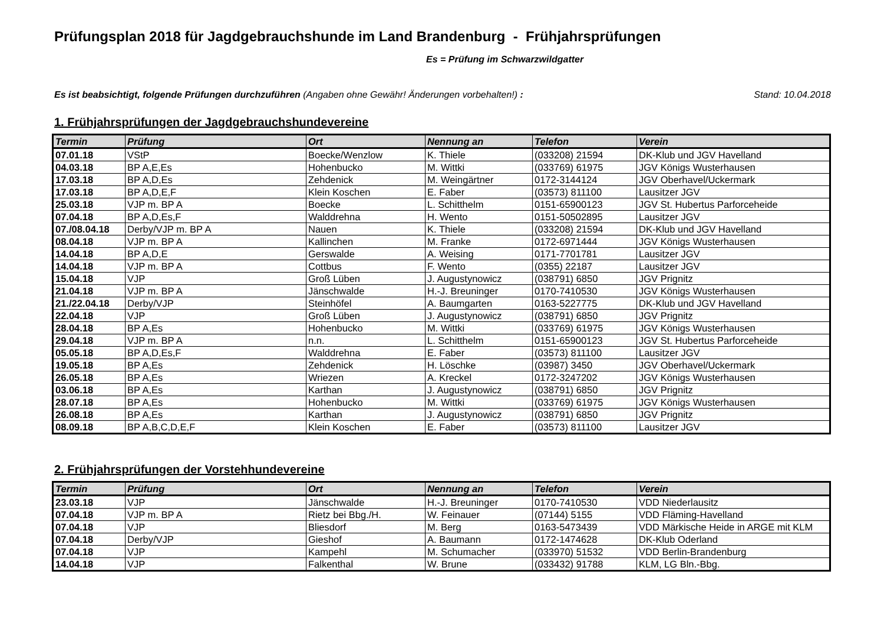Prüfungsplan 2018 für Jagdgebrauchshunde im Land Brandenburg - Frühjahrsprüfungen
Es = Prüfung im Schwarzwildgatter
Es ist beabsichtigt, folgende Prüfungen durchzuführen (Angaben ohne Gewähr! Änderungen vorbehalten!) : Stand: 10.04.2018
1. Frühjahrsprüfungen der Jagdgebrauchshundevereine
| Termin | Prüfung | Ort | Nennung an | Telefon | Verein |
| --- | --- | --- | --- | --- | --- |
| 07.01.18 | VStP | Boecke/Wenzlow | K. Thiele | (033208) 21594 | DK-Klub und JGV Havelland |
| 04.03.18 | BP A,E,Es | Hohenbucko | M. Wittki | (033769) 61975 | JGV Königs Wusterhausen |
| 17.03.18 | BP A,D,Es | Zehdenick | M. Weingärtner | 0172-3144124 | JGV Oberhavel/Uckermark |
| 17.03.18 | BP A,D,E,F | Klein Koschen | E. Faber | (03573) 811100 | Lausitzer JGV |
| 25.03.18 | VJP m. BP A | Boecke | L. Schitthelm | 0151-65900123 | JGV St. Hubertus Parforceheide |
| 07.04.18 | BP A,D,Es,F | Walddrehna | H. Wento | 0151-50502895 | Lausitzer JGV |
| 07./08.04.18 | Derby/VJP m. BP A | Nauen | K. Thiele | (033208) 21594 | DK-Klub und JGV Havelland |
| 08.04.18 | VJP m. BP A | Kallinchen | M. Franke | 0172-6971444 | JGV Königs Wusterhausen |
| 14.04.18 | BP A,D,E | Gerswalde | A. Weising | 0171-7701781 | Lausitzer JGV |
| 14.04.18 | VJP m. BP A | Cottbus | F. Wento | (0355) 22187 | Lausitzer JGV |
| 15.04.18 | VJP | Groß Lüben | J. Augustynowicz | (038791) 6850 | JGV Prignitz |
| 21.04.18 | VJP m. BP A | Jänschwalde | H.-J. Breuninger | 0170-7410530 | JGV Königs Wusterhausen |
| 21./22.04.18 | Derby/VJP | Steinhöfel | A. Baumgarten | 0163-5227775 | DK-Klub und JGV Havelland |
| 22.04.18 | VJP | Groß Lüben | J. Augustynowicz | (038791) 6850 | JGV Prignitz |
| 28.04.18 | BP A,Es | Hohenbucko | M. Wittki | (033769) 61975 | JGV Königs Wusterhausen |
| 29.04.18 | VJP m. BP A | n.n. | L. Schitthelm | 0151-65900123 | JGV St. Hubertus Parforceheide |
| 05.05.18 | BP A,D,Es,F | Walddrehna | E. Faber | (03573) 811100 | Lausitzer JGV |
| 19.05.18 | BP A,Es | Zehdenick | H. Löschke | (03987) 3450 | JGV Oberhavel/Uckermark |
| 26.05.18 | BP A,Es | Wriezen | A. Kreckel | 0172-3247202 | JGV Königs Wusterhausen |
| 03.06.18 | BP A,Es | Karthan | J. Augustynowicz | (038791) 6850 | JGV Prignitz |
| 28.07.18 | BP A,Es | Hohenbucko | M. Wittki | (033769) 61975 | JGV Königs Wusterhausen |
| 26.08.18 | BP A,Es | Karthan | J. Augustynowicz | (038791) 6850 | JGV Prignitz |
| 08.09.18 | BP A,B,C,D,E,F | Klein Koschen | E. Faber | (03573) 811100 | Lausitzer JGV |
2. Frühjahrsprüfungen der Vorstehhundevereine
| Termin | Prüfung | Ort | Nennung an | Telefon | Verein |
| --- | --- | --- | --- | --- | --- |
| 23.03.18 | VJP | Jänschwalde | H.-J. Breuninger | 0170-7410530 | VDD Niederlausitz |
| 07.04.18 | VJP m. BP A | Rietz bei Bbg./H. | W. Feinauer | (07144) 5155 | VDD Fläming-Havelland |
| 07.04.18 | VJP | Bliesdorf | M. Berg | 0163-5473439 | VDD Märkische Heide in ARGE mit KLM |
| 07.04.18 | Derby/VJP | Gieshof | A. Baumann | 0172-1474628 | DK-Klub Oderland |
| 07.04.18 | VJP | Kampehl | M. Schumacher | (033970) 51532 | VDD Berlin-Brandenburg |
| 14.04.18 | VJP | Falkenthal | W. Brune | (033432) 91788 | KLM, LG Bln.-Bbg. |